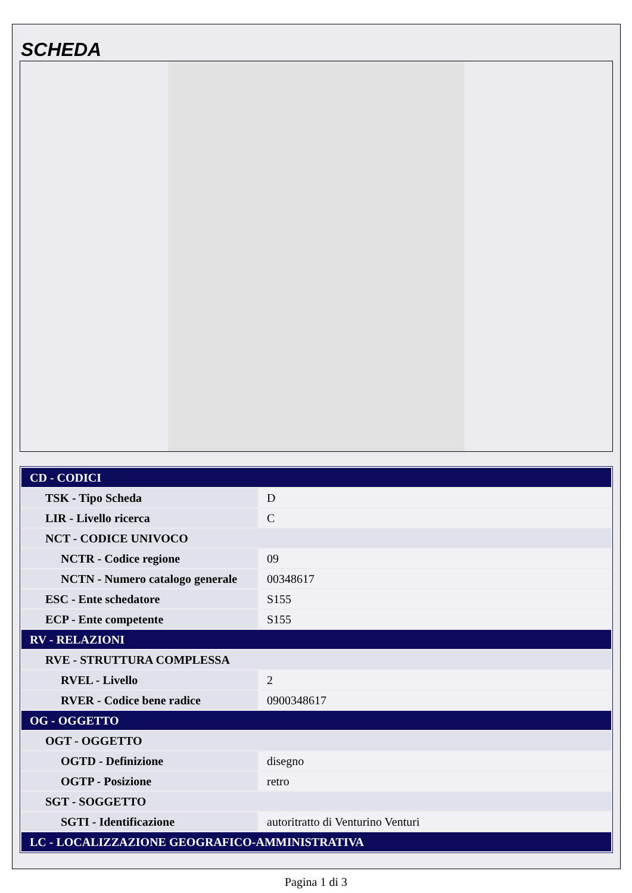SCHEDA
| CD - CODICI | |
| TSK - Tipo Scheda | D |
| LIR - Livello ricerca | C |
| NCT - CODICE UNIVOCO | |
| NCTR - Codice regione | 09 |
| NCTN - Numero catalogo generale | 00348617 |
| ESC - Ente schedatore | S155 |
| ECP - Ente competente | S155 |
| RV - RELAZIONI | |
| RVE - STRUTTURA COMPLESSA | |
| RVEL - Livello | 2 |
| RVER - Codice bene radice | 0900348617 |
| OG - OGGETTO | |
| OGT - OGGETTO | |
| OGTD - Definizione | disegno |
| OGTP - Posizione | retro |
| SGT - SOGGETTO | |
| SGTI - Identificazione | autoritratto di Venturino Venturi |
| LC - LOCALIZZAZIONE GEOGRAFICO-AMMINISTRATIVA | |
Pagina 1 di 3